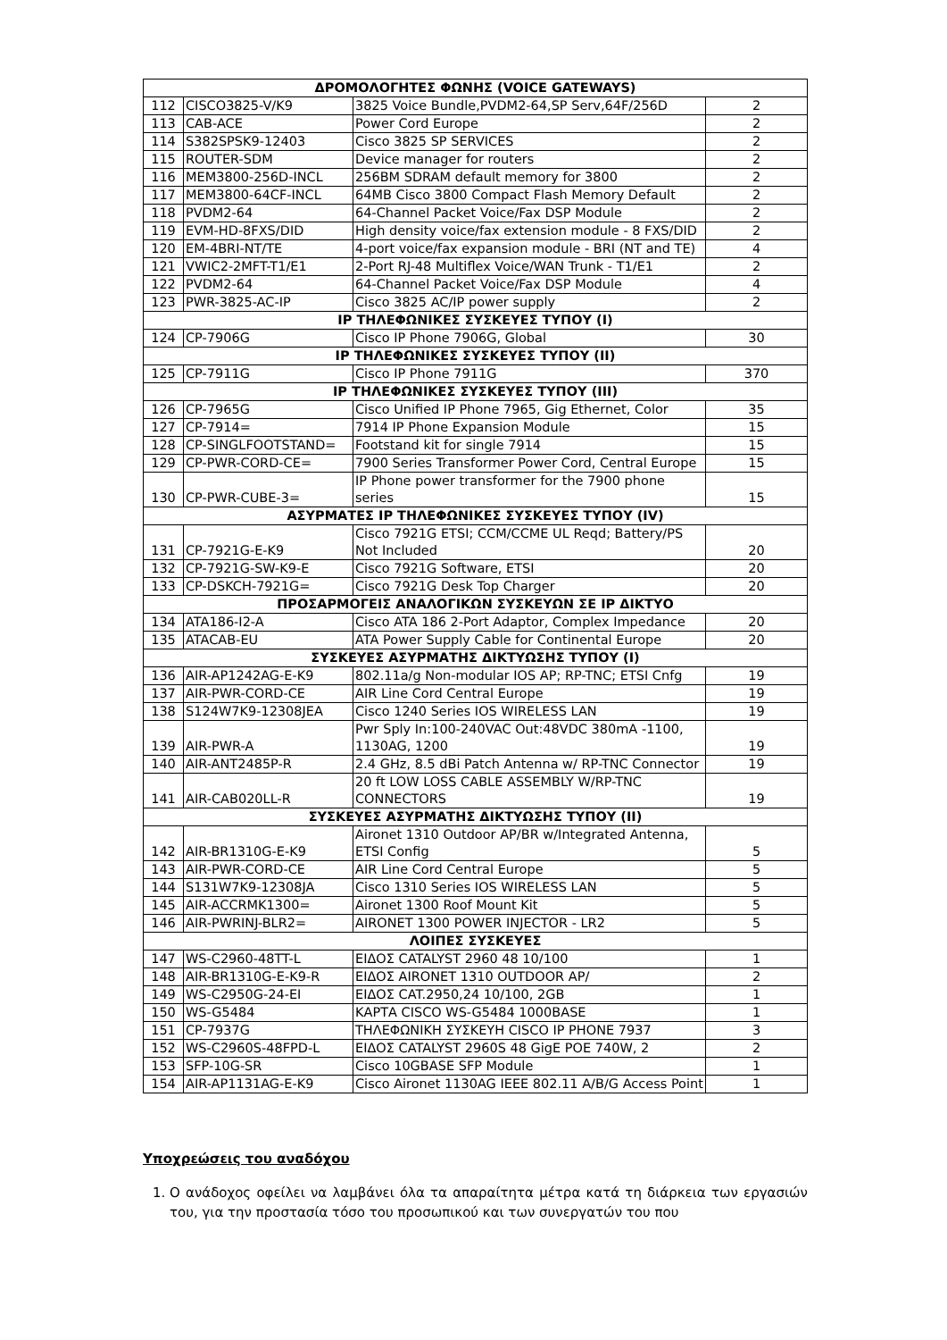| ΔΡΟΜΟΛΟΓΗΤΕΣ ΦΩΝΗΣ (VOICE GATEWAYS) | | | |
| 112 | CISCO3825-V/K9 | 3825 Voice Bundle,PVDM2-64,SP Serv,64F/256D | 2 |
| 113 | CAB-ACE | Power Cord Europe | 2 |
| 114 | S382SPSK9-12403 | Cisco 3825 SP SERVICES | 2 |
| 115 | ROUTER-SDM | Device manager for routers | 2 |
| 116 | MEM3800-256D-INCL | 256BM SDRAM default memory for 3800 | 2 |
| 117 | MEM3800-64CF-INCL | 64MB Cisco 3800 Compact Flash Memory Default | 2 |
| 118 | PVDM2-64 | 64-Channel Packet Voice/Fax DSP Module | 2 |
| 119 | EVM-HD-8FXS/DID | High density voice/fax extension module - 8 FXS/DID | 2 |
| 120 | EM-4BRI-NT/TE | 4-port voice/fax expansion module - BRI (NT and TE) | 4 |
| 121 | VWIC2-2MFT-T1/E1 | 2-Port RJ-48 Multiflex Voice/WAN Trunk - T1/E1 | 2 |
| 122 | PVDM2-64 | 64-Channel Packet Voice/Fax DSP Module | 4 |
| 123 | PWR-3825-AC-IP | Cisco 3825 AC/IP power supply | 2 |
| IP ΤΗΛΕΦΩΝΙΚΕΣ ΣΥΣΚΕΥΕΣ ΤΥΠΟΥ (Ι) | | | |
| 124 | CP-7906G | Cisco IP Phone 7906G, Global | 30 |
| IP ΤΗΛΕΦΩΝΙΚΕΣ ΣΥΣΚΕΥΕΣ ΤΥΠΟΥ (ΙΙ) | | | |
| 125 | CP-7911G | Cisco IP Phone 7911G | 370 |
| IP ΤΗΛΕΦΩΝΙΚΕΣ ΣΥΣΚΕΥΕΣ ΤΥΠΟΥ (ΙΙΙ) | | | |
| 126 | CP-7965G | Cisco Unified IP Phone 7965, Gig Ethernet, Color | 35 |
| 127 | CP-7914= | 7914 IP Phone Expansion Module | 15 |
| 128 | CP-SINGLFOOTSTAND= | Footstand kit for single 7914 | 15 |
| 129 | CP-PWR-CORD-CE= | 7900 Series Transformer Power Cord, Central Europe | 15 |
| 130 | CP-PWR-CUBE-3= | IP Phone power transformer for the 7900 phone series | 15 |
| ΑΣΥΡΜΑΤΕΣ IP ΤΗΛΕΦΩΝΙΚΕΣ ΣΥΣΚΕΥΕΣ ΤΥΠΟΥ (IV) | | | |
| 131 | CP-7921G-E-K9 | Cisco 7921G ETSI; CCM/CCME UL Reqd; Battery/PS Not Included | 20 |
| 132 | CP-7921G-SW-K9-E | Cisco 7921G Software, ETSI | 20 |
| 133 | CP-DSKCH-7921G= | Cisco 7921G Desk Top Charger | 20 |
| ΠΡΟΣΑΡΜΟΓΕΙΣ ΑΝΑΛΟΓΙΚΩΝ ΣΥΣΚΕΥΩΝ ΣΕ IP ΔΙΚΤΥΟ | | | |
| 134 | ATA186-I2-A | Cisco ATA 186 2-Port Adaptor, Complex Impedance | 20 |
| 135 | ATACAB-EU | ATA Power Supply Cable for Continental Europe | 20 |
| ΣΥΣΚΕΥΕΣ ΑΣΥΡΜΑΤΗΣ ΔΙΚΤΥΩΣΗΣ ΤΥΠΟΥ (Ι) | | | |
| 136 | AIR-AP1242AG-E-K9 | 802.11a/g Non-modular IOS AP; RP-TNC; ETSI Cnfg | 19 |
| 137 | AIR-PWR-CORD-CE | AIR Line Cord Central Europe | 19 |
| 138 | S124W7K9-12308JEA | Cisco 1240 Series IOS WIRELESS LAN | 19 |
| 139 | AIR-PWR-A | Pwr Sply In:100-240VAC Out:48VDC 380mA -1100, 1130AG, 1200 | 19 |
| 140 | AIR-ANT2485P-R | 2.4 GHz, 8.5 dBi Patch Antenna w/ RP-TNC Connector | 19 |
| 141 | AIR-CAB020LL-R | 20 ft LOW LOSS CABLE ASSEMBLY W/RP-TNC CONNECTORS | 19 |
| ΣΥΣΚΕΥΕΣ ΑΣΥΡΜΑΤΗΣ ΔΙΚΤΥΩΣΗΣ ΤΥΠΟΥ (ΙΙ) | | | |
| 142 | AIR-BR1310G-E-K9 | Aironet 1310 Outdoor AP/BR w/Integrated Antenna, ETSI Config | 5 |
| 143 | AIR-PWR-CORD-CE | AIR Line Cord Central Europe | 5 |
| 144 | S131W7K9-12308JA | Cisco 1310 Series IOS WIRELESS LAN | 5 |
| 145 | AIR-ACCRMK1300= | Aironet 1300 Roof Mount Kit | 5 |
| 146 | AIR-PWRINJ-BLR2= | AIRONET 1300 POWER INJECTOR - LR2 | 5 |
| ΛΟΙΠΕΣ ΣΥΣΚΕΥΕΣ | | | |
| 147 | WS-C2960-48TT-L | ΕΙΔΟΣ CATALYST 2960 48 10/100 | 1 |
| 148 | AIR-BR1310G-E-K9-R | ΕΙΔΟΣ AIRONET 1310 OUTDOOR AP/ | 2 |
| 149 | WS-C2950G-24-EI | ΕΙΔΟΣ CAT.2950,24 10/100, 2GB | 1 |
| 150 | WS-G5484 | ΚΑΡΤΑ CISCO WS-G5484 1000BASE | 1 |
| 151 | CP-7937G | ΤΗΛΕΦΩΝΙΚΗ ΣΥΣΚΕΥΗ CISCO IP PHONE 7937 | 3 |
| 152 | WS-C2960S-48FPD-L | ΕΙΔΟΣ CATALYST 2960S 48 GigE POE 740W, 2 | 2 |
| 153 | SFP-10G-SR | Cisco 10GBASE SFP Module | 1 |
| 154 | AIR-AP1131AG-E-K9 | Cisco Aironet 1130AG IEEE 802.11 A/B/G Access Point | 1 |
Υποχρεώσεις του αναδόχου
1. Ο ανάδοχος οφείλει να λαμβάνει όλα τα απαραίτητα μέτρα κατά τη διάρκεια των εργασιών του, για την προστασία τόσο του προσωπικού και των συνεργατών του που